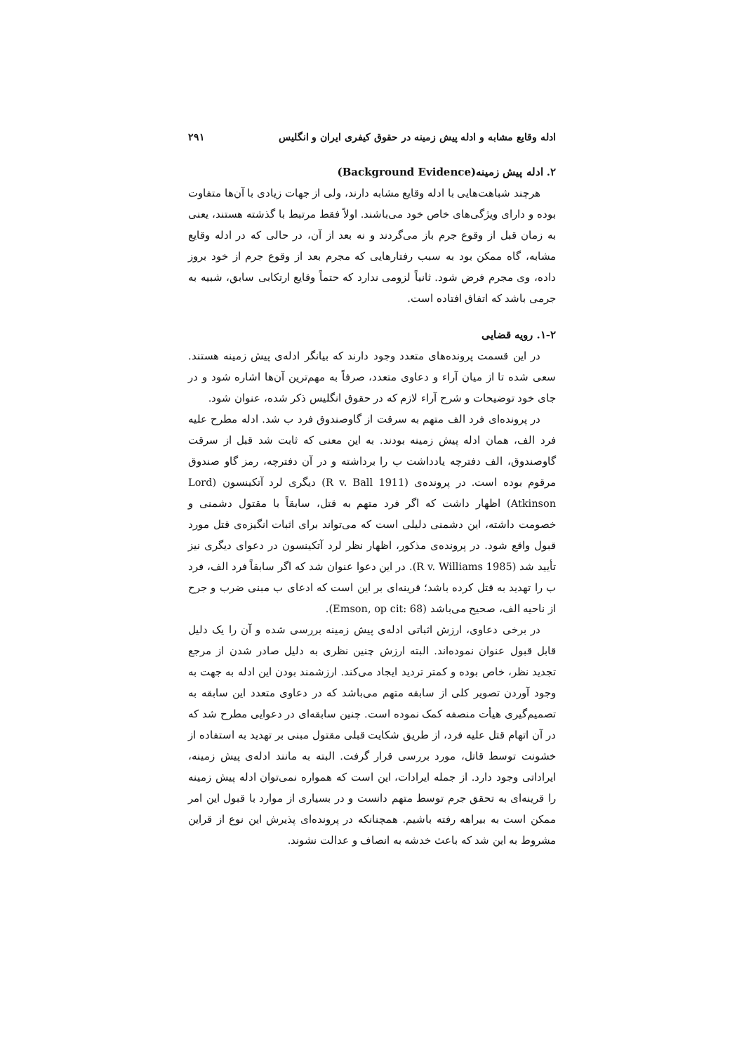ادله وقایع مشابه و ادله پیش زمینه در حقوق کیفری ایران و انگلیس ۲۹۱
۲. ادله پیش زمینه(Background Evidence)
هرچند شباهت‌هایی با ادله وقایع مشابه دارند، ولی از جهات زیادی با آن‌ها متفاوت بوده و دارای ویژگی‌های خاص خود می‌باشند. اولاً فقط مرتبط با گذشته هستند، یعنی به زمان قبل از وقوع جرم باز می‌گردند و نه بعد از آن، در حالی که در ادله وقایع مشابه، گاه ممکن بود به سبب رفتارهایی که مجرم بعد از وقوع جرم از خود بروز داده، وی مجرم فرض شود. ثانیاً لزومی ندارد که حتماً وقایع ارتکابی سابق، شبیه به جرمی باشد که اتفاق افتاده است.
۱-۲. رویه قضایی
در این قسمت پرونده‌های متعدد وجود دارند که بیانگر ادله‌ی پیش زمینه هستند. سعی شده تا از میان آراء و دعاوی متعدد، صرفاً به مهم‌ترین آن‌ها اشاره شود و در جای خود توضیحات و شرح آراء لازم که در حقوق انگلیس ذکر شده، عنوان شود.
در پرونده‌ای فرد الف متهم به سرقت از گاوصندوق فرد ب شد. ادله مطرح علیه فرد الف، همان ادله پیش زمینه بودند. به این معنی که ثابت شد قبل از سرقت گاوصندوق، الف دفترچه یادداشت ب را برداشته و در آن دفترچه، رمز گاو صندوق مرقوم بوده است. در پرونده‌ی (R v. Ball 1911) دیگری لرد آتکینسون (Lord Atkinson) اظهار داشت که اگر فرد متهم به قتل، سابقاً با مقتول دشمنی و خصومت داشته، این دشمنی دلیلی است که می‌تواند برای اثبات انگیزه‌ی قتل مورد قبول واقع شود. در پرونده‌ی مذکور، اظهار نظر لرد آتکینسون در دعوای دیگری نیز تأیید شد (R v. Williams 1985). در این دعوا عنوان شد که اگر سابقاً فرد الف، فرد ب را تهدید به قتل کرده باشد؛ قرینه‌ای بر این است که ادعای ب مبنی ضرب و جرح از ناحیه الف، صحیح می‌باشد (Emson, op cit: 68).
در برخی دعاوی، ارزش اثباتی ادله‌ی پیش زمینه بررسی شده و آن را یک دلیل قابل قبول عنوان نموده‌اند. البته ارزش چنین نظری به دلیل صادر شدن از مرجع تجدید نظر، خاص بوده و کمتر تردید ایجاد می‌کند. ارزشمند بودن این ادله به جهت به وجود آوردن تصویر کلی از سابقه متهم می‌باشد که در دعاوی متعدد این سابقه به تصمیم‌گیری هیأت منصفه کمک نموده است. چنین سابقه‌ای در دعوایی مطرح شد که در آن اتهام قتل علیه فرد، از طریق شکایت قبلی مقتول مبنی بر تهدید به استفاده از خشونت توسط قاتل، مورد بررسی قرار گرفت. البته به مانند ادله‌ی پیش زمینه، ایراداتی وجود دارد. از جمله ایرادات، این است که همواره نمی‌توان ادله پیش زمینه را قرینه‌ای به تحقق جرم توسط متهم دانست و در بسیاری از موارد با قبول این امر ممکن است به بیراهه رفته باشیم. همچنانکه در پرونده‌ای پذیرش این نوع از قراین مشروط به این شد که باعث خدشه به انصاف و عدالت نشوند.